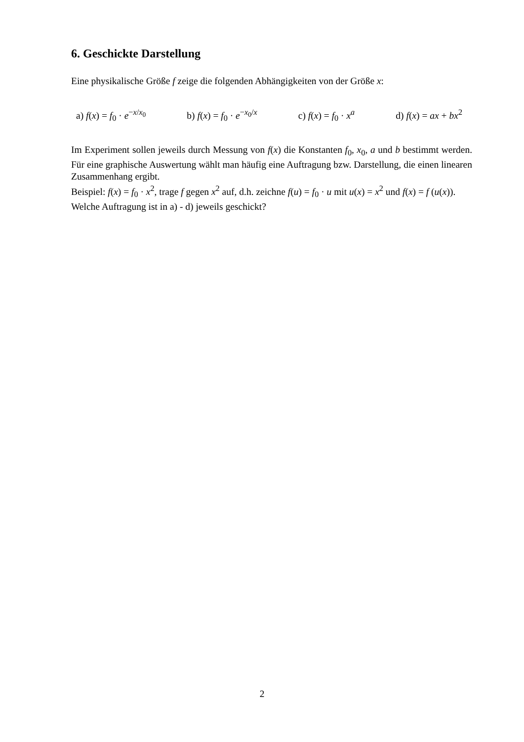6. Geschickte Darstellung
Eine physikalische Größe f zeige die folgenden Abhängigkeiten von der Größe x:
a) f(x) = f<sub>0</sub> · e<sup>−x/x<sub>0</sub></sup> b) f(x) = f<sub>0</sub> · e<sup>−x<sub>0</sub>/x</sup> c) f(x) = f<sub>0</sub> · x<sup>a</sup> d) f(x) = ax + bx<sup>2</sup>
Im Experiment sollen jeweils durch Messung von f(x) die Konstanten f<sub>0</sub>, x<sub>0</sub>, a und b bestimmt werden. Für eine graphische Auswertung wählt man häufig eine Auftragung bzw. Darstellung, die einen linearen Zusammenhang ergibt.
Beispiel: f(x) = f<sub>0</sub> · x<sup>2</sup>, trage f gegen x<sup>2</sup> auf, d.h. zeichne f(u) = f<sub>0</sub> · u mit u(x) = x<sup>2</sup> und f(x) = f (u(x)).
Welche Auftragung ist in a) - d) jeweils geschickt?
2